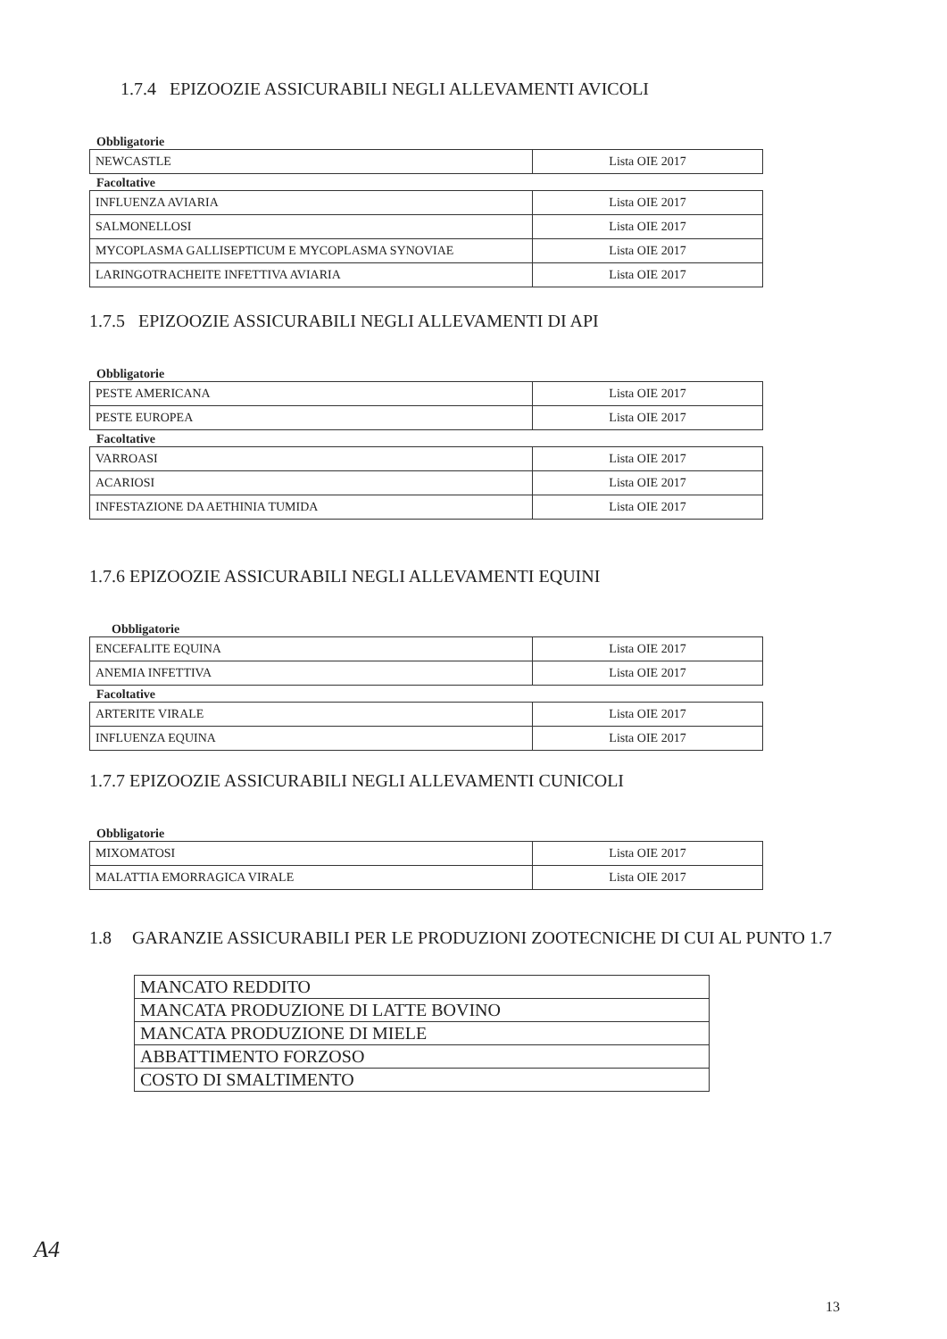1.7.4 EPIZOOZIE ASSICURABILI NEGLI ALLEVAMENTI AVICOLI
Obbligatorie
| NEWCASTLE | Lista OIE 2017 |
Facoltative
| INFLUENZA AVIARIA | Lista OIE 2017 |
| SALMONELLOSI | Lista OIE 2017 |
| MYCOPLASMA GALLISEPTICUM E MYCOPLASMA SYNOVIAE | Lista OIE 2017 |
| LARINGOTRACHEITE INFETTIVA AVIARIA | Lista OIE 2017 |
1.7.5 EPIZOOZIE ASSICURABILI NEGLI ALLEVAMENTI DI API
Obbligatorie
| PESTE AMERICANA | Lista OIE 2017 |
| PESTE EUROPEA | Lista OIE 2017 |
Facoltative
| VARROASI | Lista OIE 2017 |
| ACARIOSI | Lista OIE 2017 |
| INFESTAZIONE DA AETHINIA TUMIDA | Lista OIE 2017 |
1.7.6 EPIZOOZIE ASSICURABILI NEGLI ALLEVAMENTI EQUINI
Obbligatorie
| ENCEFALITE EQUINA | Lista OIE 2017 |
| ANEMIA INFETTIVA | Lista OIE 2017 |
Facoltative
| ARTERITE VIRALE | Lista OIE 2017 |
| INFLUENZA EQUINA | Lista OIE 2017 |
1.7.7 EPIZOOZIE ASSICURABILI NEGLI ALLEVAMENTI CUNICOLI
Obbligatorie
| MIXOMATOSI | Lista OIE 2017 |
| MALATTIA EMORRAGICA VIRALE | Lista OIE 2017 |
1.8 GARANZIE ASSICURABILI PER LE PRODUZIONI ZOOTECNICHE DI CUI AL PUNTO 1.7
| MANCATO REDDITO |
| MANCATA PRODUZIONE DI LATTE BOVINO |
| MANCATA PRODUZIONE DI MIELE |
| ABBATTIMENTO FORZOSO |
| COSTO DI SMALTIMENTO |
A4
13